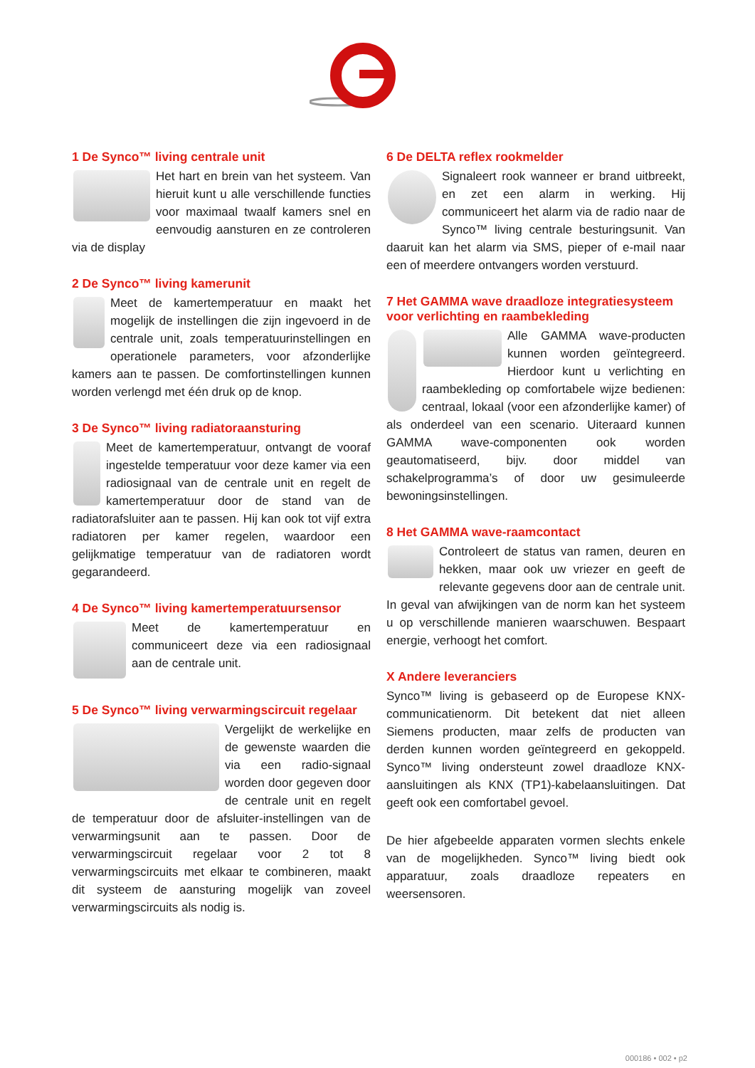1 De Synco™ living centrale unit
Het hart en brein van het systeem. Van hieruit kunt u alle verschillende functies voor maximaal twaalf kamers snel en eenvoudig aansturen en ze controleren via de display
2 De Synco™ living kamerunit
Meet de kamertemperatuur en maakt het mogelijk de instellingen die zijn ingevoerd in de centrale unit, zoals temperatuurinstellingen en operationele parameters, voor afzonderlijke kamers aan te passen. De comfortinstellingen kunnen worden verlengd met één druk op de knop.
3 De Synco™ living radiatoraansturing
Meet de kamertemperatuur, ontvangt de vooraf ingestelde temperatuur voor deze kamer via een radiosignaal van de centrale unit en regelt de kamertemperatuur door de stand van de radiatorafsluiter aan te passen. Hij kan ook tot vijf extra radiatoren per kamer regelen, waardoor een gelijkmatige temperatuur van de radiatoren wordt gegarandeerd.
4 De Synco™ living kamertemperatuursensor
Meet de kamertemperatuur en communiceert deze via een radiosignaal aan de centrale unit.
5 De Synco™ living verwarmingscircuit regelaar
Vergelijkt de werkelijke en de gewenste waarden die via een radio-signaal worden door gegeven door de centrale unit en regelt de temperatuur door de afsluiter-instellingen van de verwarmingsunit aan te passen. Door de verwarmingscircuit regelaar voor 2 tot 8 verwarmingscircuits met elkaar te combineren, maakt dit systeem de aansturing mogelijk van zoveel verwarmingscircuits als nodig is.
6 De DELTA reflex rookmelder
Signaleert rook wanneer er brand uitbreekt, en zet een alarm in werking. Hij communiceert het alarm via de radio naar de Synco™ living centrale besturingsunit. Van daaruit kan het alarm via SMS, pieper of e-mail naar een of meerdere ontvangers worden verstuurd.
7 Het GAMMA wave draadloze integratiesysteem voor verlichting en raambekleding
Alle GAMMA wave-producten kunnen worden geïntegreerd. Hierdoor kunt u verlichting en raambekleding op comfortabele wijze bedienen: centraal, lokaal (voor een afzonderlijke kamer) of als onderdeel van een scenario. Uiteraard kunnen GAMMA wave-componenten ook worden geautomatiseerd, bijv. door middel van schakelprogramma’s of door uw gesimuleerde bewoningsinstellingen.
8 Het GAMMA wave-raamcontact
Controleert de status van ramen, deuren en hekken, maar ook uw vriezer en geeft de relevante gegevens door aan de centrale unit. In geval van afwijkingen van de norm kan het systeem u op verschillende manieren waarschuwen. Bespaart energie, verhoogt het comfort.
X Andere leveranciers
Synco™ living is gebaseerd op de Europese KNX-communicatienorm. Dit betekent dat niet alleen Siemens producten, maar zelfs de producten van derden kunnen worden geïntegreerd en gekoppeld. Synco™ living ondersteunt zowel draadloze KNX-aansluitingen als KNX (TP1)-kabelaansluitingen. Dat geeft ook een comfortabel gevoel.
De hier afgebeelde apparaten vormen slechts enkele van de mogelijkheden. Synco™ living biedt ook apparatuur, zoals draadloze repeaters en weersensoren.
000186 • 002 • p2